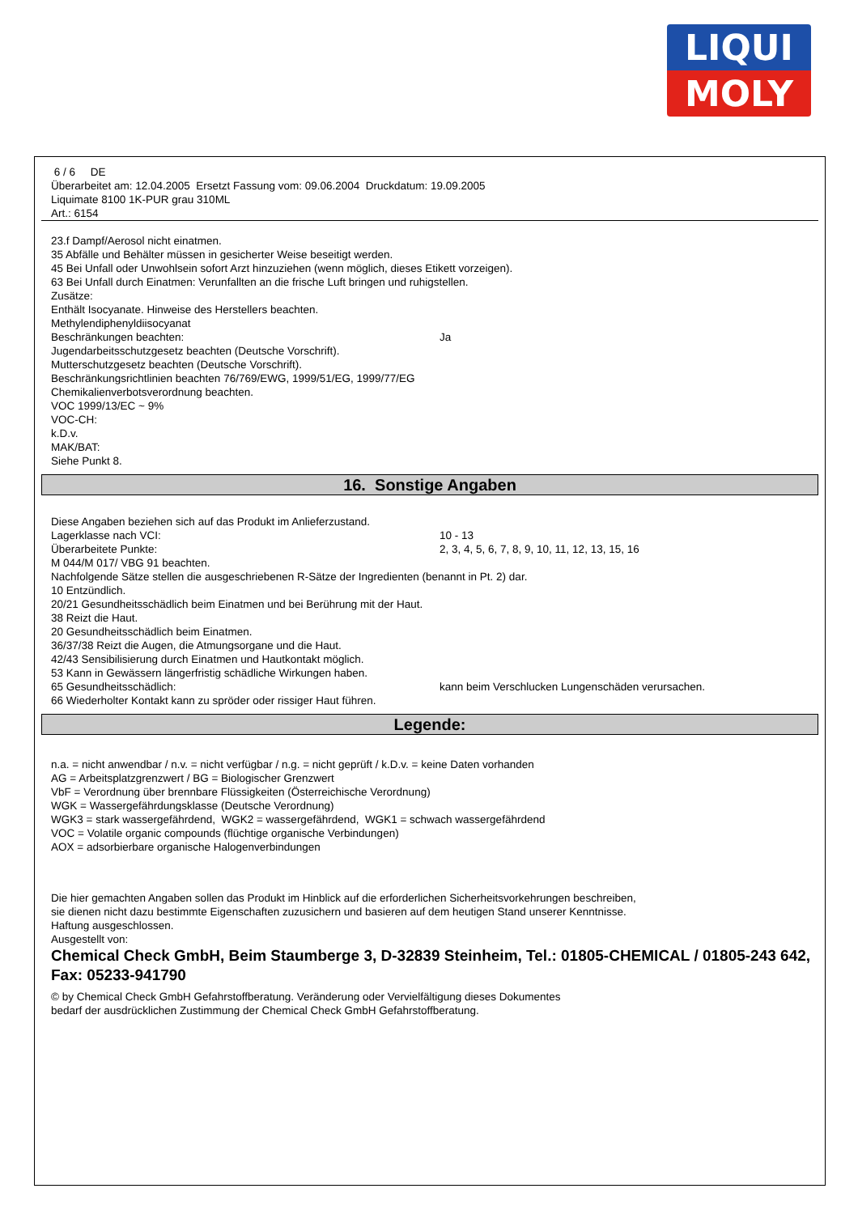LIQUI
MOLY
6 / 6 DE
Überarbeitet am: 12.04.2005 Ersetzt Fassung vom: 09.06.2004 Druckdatum: 19.09.2005
Liquimate 8100 1K-PUR grau 310ML
Art.: 6154
23.f Dampf/Aerosol nicht einatmen.
35 Abfälle und Behälter müssen in gesicherter Weise beseitigt werden.
45 Bei Unfall oder Unwohlsein sofort Arzt hinzuziehen (wenn möglich, dieses Etikett vorzeigen).
63 Bei Unfall durch Einatmen: Verunfallten an die frische Luft bringen und ruhigstellen.
Zusätze:
Enthält Isocyanate. Hinweise des Herstellers beachten.
Methylendiphenyldiisocyanat
Beschränkungen beachten: Ja
Jugendarbeitsschutzgesetz beachten (Deutsche Vorschrift).
Mutterschutzgesetz beachten (Deutsche Vorschrift).
Beschränkungsrichtlinien beachten 76/769/EWG, 1999/51/EG, 1999/77/EG
Chemikalienverbotsverordnung beachten.
VOC 1999/13/EC ~ 9%
VOC-CH:
k.D.v.
MAK/BAT:
Siehe Punkt 8.
16. Sonstige Angaben
Diese Angaben beziehen sich auf das Produkt im Anlieferzustand.
Lagerklasse nach VCI: 10 - 13
Überarbeitete Punkte: 2, 3, 4, 5, 6, 7, 8, 9, 10, 11, 12, 13, 15, 16
M 044/M 017/ VBG 91 beachten.
Nachfolgende Sätze stellen die ausgeschriebenen R-Sätze der Ingredienten (benannt in Pt. 2) dar.
10 Entzündlich.
20/21 Gesundheitsschädlich beim Einatmen und bei Berührung mit der Haut.
38 Reizt die Haut.
20 Gesundheitsschädlich beim Einatmen.
36/37/38 Reizt die Augen, die Atmungsorgane und die Haut.
42/43 Sensibilisierung durch Einatmen und Hautkontakt möglich.
53 Kann in Gewässern längerfristig schädliche Wirkungen haben.
65 Gesundheitsschädlich: kann beim Verschlucken Lungenschäden verursachen.
66 Wiederholter Kontakt kann zu spröder oder rissiger Haut führen.
Legende:
n.a. = nicht anwendbar / n.v. = nicht verfügbar / n.g. = nicht geprüft / k.D.v. = keine Daten vorhanden
AG = Arbeitsplatzgrenzwert / BG = Biologischer Grenzwert
VbF = Verordnung über brennbare Flüssigkeiten (Österreichische Verordnung)
WGK = Wassergefährdungsklasse (Deutsche Verordnung)
WGK3 = stark wassergefährdend, WGK2 = wassergefährdend, WGK1 = schwach wassergefährdend
VOC = Volatile organic compounds (flüchtige organische Verbindungen)
AOX = adsorbierbare organische Halogenverbindungen
Die hier gemachten Angaben sollen das Produkt im Hinblick auf die erforderlichen Sicherheitsvorkehrungen beschreiben,
sie dienen nicht dazu bestimmte Eigenschaften zuzusichern und basieren auf dem heutigen Stand unserer Kenntnisse.
Haftung ausgeschlossen.
Ausgestellt von:
Chemical Check GmbH, Beim Staumberge 3, D-32839 Steinheim, Tel.: 01805-CHEMICAL / 01805-243 642, Fax: 05233-941790
© by Chemical Check GmbH Gefahrstoffberatung. Veränderung oder Vervielfältigung dieses Dokumentes
bedarf der ausdrücklichen Zustimmung der Chemical Check GmbH Gefahrstoffberatung.